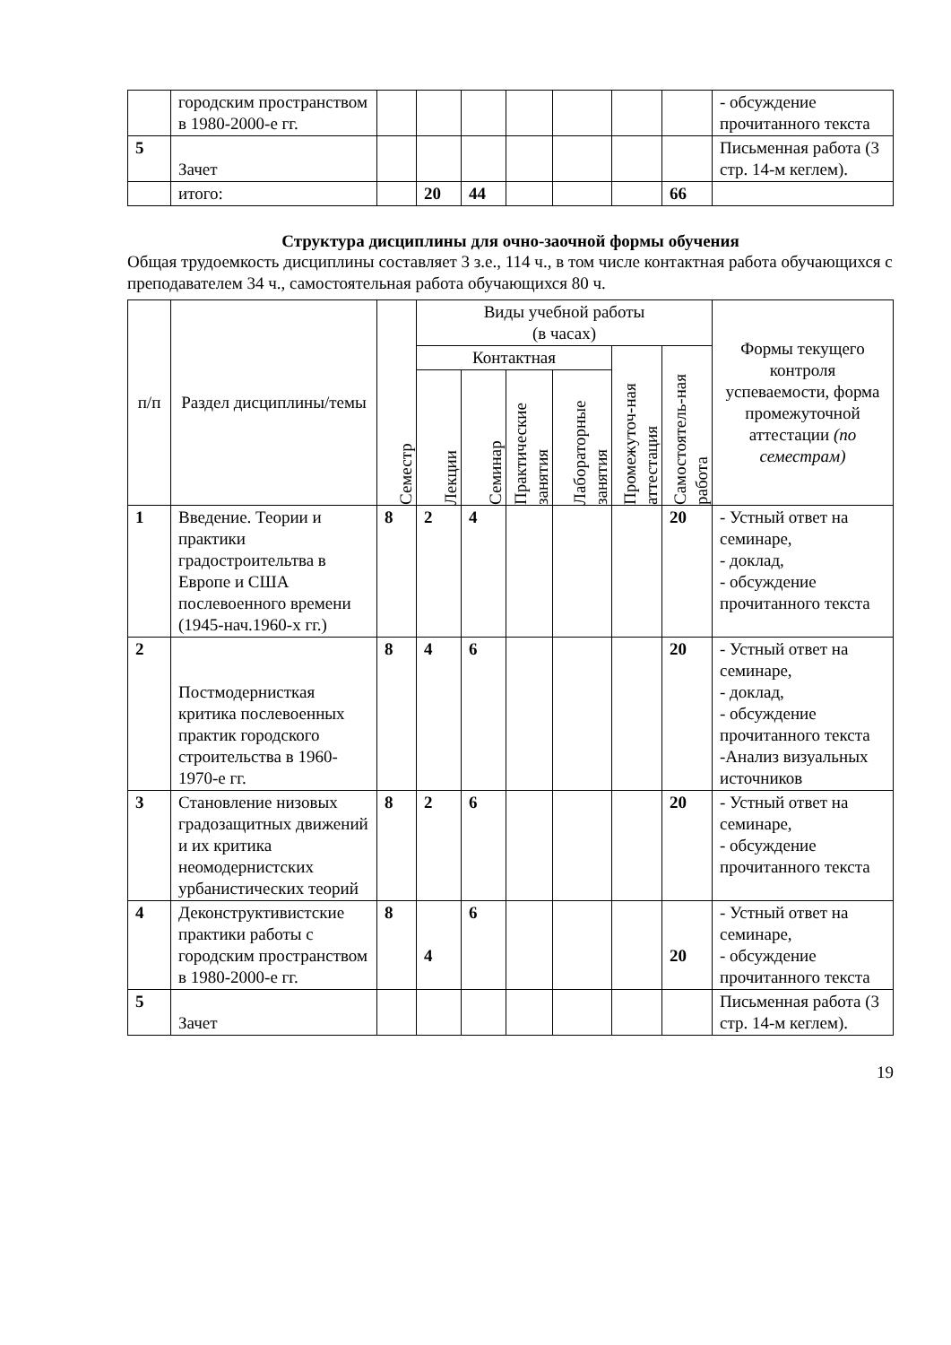| | городским пространством в 1980-2000-е гг. | | | | | | | | - обсуждение прочитанного текста |
| 5 | Зачет | | | | | | | | Письменная работа (3 стр. 14-м кеглем). |
| | итого: | | 20 | 44 | | | | 66 | |
Структура дисциплины для очно-заочной формы обучения
Общая трудоемкость дисциплины составляет 3 з.е., 114 ч., в том числе контактная работа обучающихся с преподавателем 34 ч., самостоятельная работа обучающихся 80 ч.
| п/п | Раздел дисциплины/темы | Семестр | Виды учебной работы (в часах) | | | | | | Формы текущего контроля успеваемости, форма промежуточной аттестации (по семестрам) |
| --- | --- | --- | --- | --- | --- | --- | --- | --- | --- |
| | | | Контактная | | | | Промежуточ-ная аттестация | Самостоятель-ная работа | |
| | | | Лекции | Семинар | Практические занятия | Лабораторные занятия | | | |
| 1 | Введение. Теории и практики градостроительтва в Европе и США послевоенного времени (1945-нач.1960-х гг.) | 8 | 2 | 4 | | | | 20 | - Устный ответ на семинаре, - доклад, - обсуждение прочитанного текста |
| 2 | Постмодернисткая критика послевоенных практик городского строительства в 1960-1970-е гг. | 8 | 4 | 6 | | | | 20 | - Устный ответ на семинаре, - доклад, - обсуждение прочитанного текста -Анализ визуальных источников |
| 3 | Становление низовых градозащитных движений и их критика неомодернистских урбанистических теорий | 8 | 2 | 6 | | | | 20 | - Устный ответ на семинаре, - обсуждение прочитанного текста |
| 4 | Деконструктивистские практики работы с городским пространством в 1980-2000-е гг. | 8 | 4 | 6 | | | | 20 | - Устный ответ на семинаре, - обсуждение прочитанного текста |
| 5 | Зачет | | | | | | | | Письменная работа (3 стр. 14-м кеглем). |
19